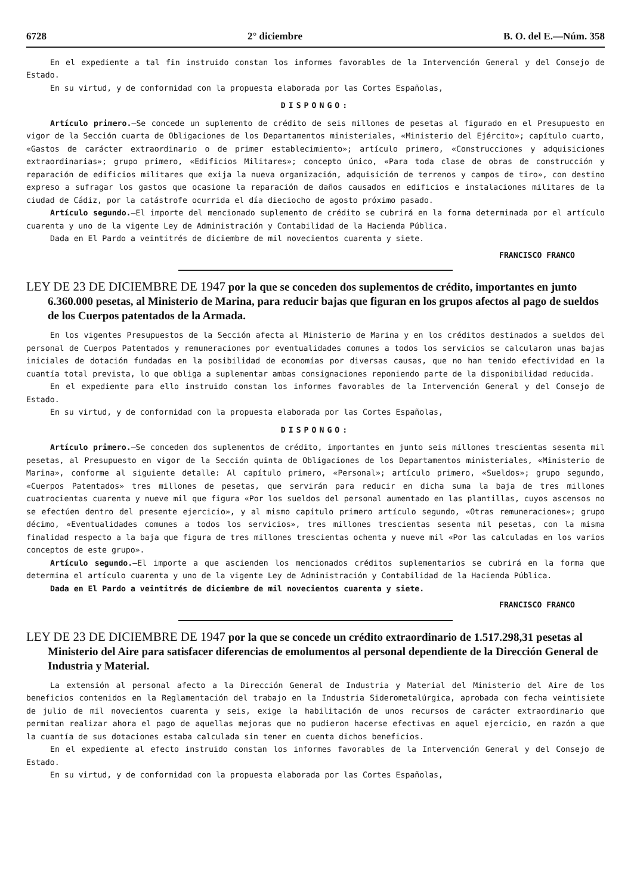6728 2° diciembre B. O. del E.—Núm. 358
En el expediente a tal fin instruido constan los informes favorables de la Intervención General y del Consejo de Estado.
En su virtud, y de conformidad con la propuesta elaborada por las Cortes Españolas,
DISPONGO:
Artículo primero.—Se concede un suplemento de crédito de seis millones de pesetas al figurado en el Presupuesto en vigor de la Sección cuarta de Obligaciones de los Departamentos ministeriales, «Ministerio del Ejército»; capítulo cuarto, «Gastos de carácter extraordinario o de primer establecimiento»; artículo primero, «Construcciones y adquisiciones extraordinarias»; grupo primero, «Edificios Militares»; concepto único, «Para toda clase de obras de construcción y reparación de edificios militares que exija la nueva organización, adquisición de terrenos y campos de tiro», con destino expreso a sufragar los gastos que ocasione la reparación de daños causados en edificios e instalaciones militares de la ciudad de Cádiz, por la catástrofe ocurrida el día dieciocho de agosto próximo pasado.
Artículo segundo.—El importe del mencionado suplemento de crédito se cubrirá en la forma determinada por el artículo cuarenta y uno de la vigente Ley de Administración y Contabilidad de la Hacienda Pública.
Dada en El Pardo a veintitrés de diciembre de mil novecientos cuarenta y siete.
FRANCISCO FRANCO
LEY DE 23 DE DICIEMBRE DE 1947 por la que se conceden dos suplementos de crédito, importantes en junto 6.360.000 pesetas, al Ministerio de Marina, para reducir bajas que figuran en los grupos afectos al pago de sueldos de los Cuerpos patentados de la Armada.
En los vigentes Presupuestos de la Sección afecta al Ministerio de Marina y en los créditos destinados a sueldos del personal de Cuerpos Patentados y remuneraciones por eventualidades comunes a todos los servicios se calcularon unas bajas iniciales de dotación fundadas en la posibilidad de economías por diversas causas, que no han tenido efectividad en la cuantía total prevista, lo que obliga a suplementar ambas consignaciones reponiendo parte de la disponibilidad reducida.
En el expediente para ello instruido constan los informes favorables de la Intervención General y del Consejo de Estado.
En su virtud, y de conformidad con la propuesta elaborada por las Cortes Españolas,
DISPONGO:
Artículo primero.—Se conceden dos suplementos de crédito, importantes en junto seis millones trescientas sesenta mil pesetas, al Presupuesto en vigor de la Sección quinta de Obligaciones de los Departamentos ministeriales, «Ministerio de Marina», conforme al siguiente detalle: Al capítulo primero, «Personal»; artículo primero, «Sueldos»; grupo segundo, «Cuerpos Patentados» tres millones de pesetas, que servirán para reducir en dicha suma la baja de tres millones cuatrocientas cuarenta y nueve mil que figura «Por los sueldos del personal aumentado en las plantillas, cuyos ascensos no se efectúen dentro del presente ejercicio», y al mismo capítulo primero artículo segundo, «Otras remuneraciones»; grupo décimo, «Eventualidades comunes a todos los servicios», tres millones trescientas sesenta mil pesetas, con la misma finalidad respecto a la baja que figura de tres millones trescientas ochenta y nueve mil «Por las calculadas en los varios conceptos de este grupo».
Artículo segundo.—El importe a que ascienden los mencionados créditos suplementarios se cubrirá en la forma que determina el artículo cuarenta y uno de la vigente Ley de Administración y Contabilidad de la Hacienda Pública.
Dada en El Pardo a veintitrés de diciembre de mil novecientos cuarenta y siete.
FRANCISCO FRANCO
LEY DE 23 DE DICIEMBRE DE 1947 por la que se concede un crédito extraordinario de 1.517.298,31 pesetas al Ministerio del Aire para satisfacer diferencias de emolumentos al personal dependiente de la Dirección General de Industria y Material.
La extensión al personal afecto a la Dirección General de Industria y Material del Ministerio del Aire de los beneficios contenidos en la Reglamentación del trabajo en la Industria Siderometalúrgica, aprobada con fecha veintisiete de julio de mil novecientos cuarenta y seis, exige la habilitación de unos recursos de carácter extraordinario que permitan realizar ahora el pago de aquellas mejoras que no pudieron hacerse efectivas en aquel ejercicio, en razón a que la cuantía de sus dotaciones estaba calculada sin tener en cuenta dichos beneficios.
En el expediente al efecto instruido constan los informes favorables de la Intervención General y del Consejo de Estado.
En su virtud, y de conformidad con la propuesta elaborada por las Cortes Españolas,